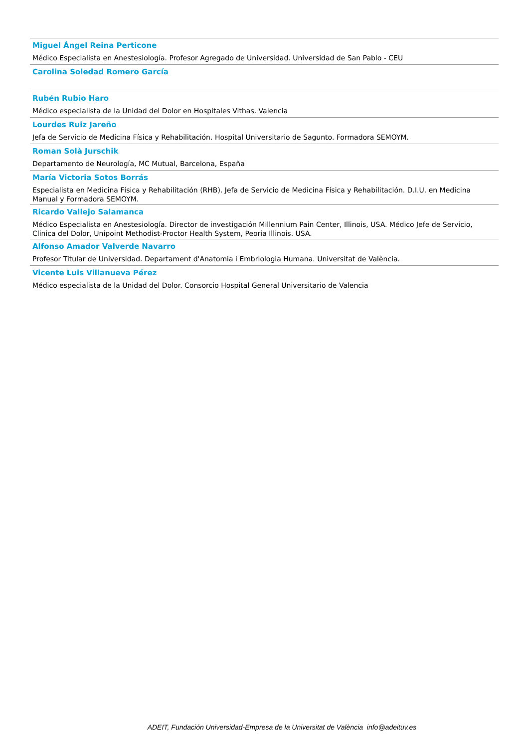Miguel Ángel Reina Perticone
Médico Especialista en Anestesiología. Profesor Agregado de Universidad. Universidad de San Pablo - CEU
Carolina Soledad Romero García
Rubén Rubio Haro
Médico especialista de la Unidad del Dolor en Hospitales Vithas. Valencia
Lourdes Ruiz Jareño
Jefa de Servicio de Medicina Física y Rehabilitación. Hospital Universitario de Sagunto. Formadora SEMOYM.
Roman Solà Jurschik
Departamento de Neurología, MC Mutual, Barcelona, España
María Victoria Sotos Borrás
Especialista en Medicina Física y Rehabilitación (RHB). Jefa de Servicio de Medicina Física y Rehabilitación. D.I.U. en Medicina Manual y Formadora SEMOYM.
Ricardo Vallejo Salamanca
Médico Especialista en Anestesiología. Director de investigación Millennium Pain Center, Illinois, USA. Médico Jefe de Servicio, Clinica del Dolor, Unipoint Methodist-Proctor Health System, Peoria Illinois. USA.
Alfonso Amador Valverde Navarro
Profesor Titular de Universidad. Departament d'Anatomia i Embriologia Humana. Universitat de València.
Vicente Luis Villanueva Pérez
Médico especialista de la Unidad del Dolor. Consorcio Hospital General Universitario de Valencia
ADEIT, Fundación Universidad-Empresa de la Universitat de València info@adeituv.es